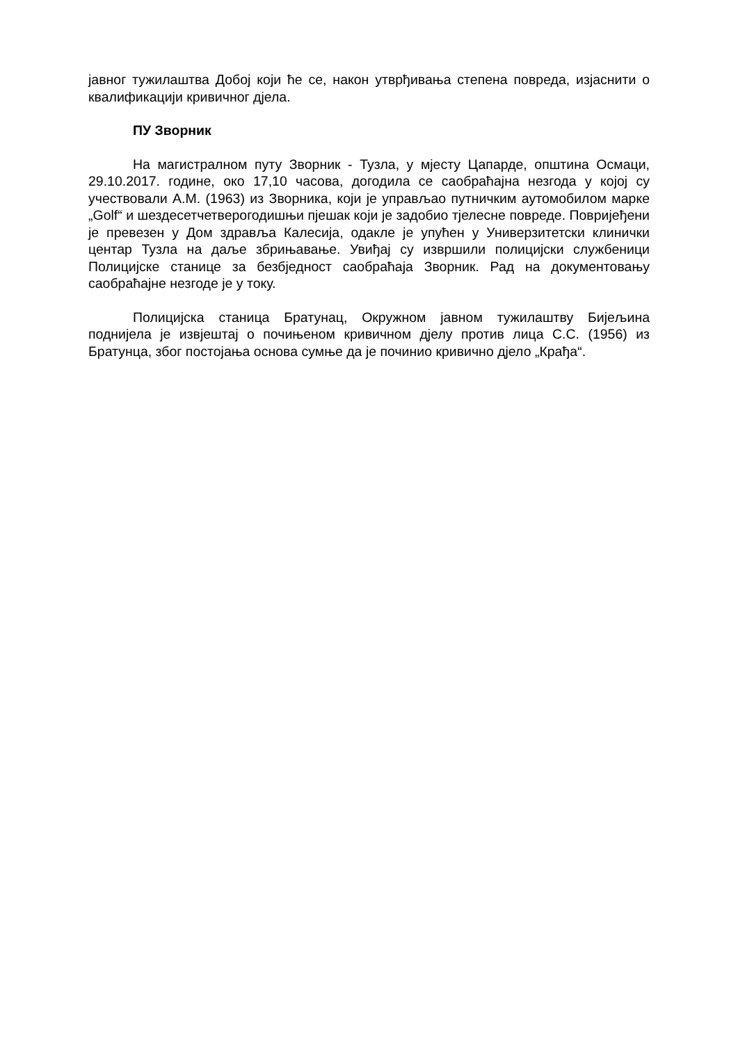јавног тужилаштва Добој који ће се, након утврђивања степена повреда, изјаснити о квалификацији кривичног дјела.
ПУ Зворник
На магистралном путу Зворник - Тузла, у мјесту Цапарде, општина Осмаци, 29.10.2017. године, око 17,10 часова, догодила се саобраћајна незгода у којој су учествовали А.М. (1963) из Зворника, који је управљао путничким аутомобилом марке „Golf“ и шездесетчетверогодишњи пјешак који је задобио тјелесне повреде. Повријеђени је превезен у Дом здравља Калесија, одакле је упућен у Универзитетски клинички центар Тузла на даље збрињавање. Увиђај су извршили полицијски службеници Полицијске станице за безбједност саобраћаја Зворник. Рад на документовању саобраћајне незгоде је у току.
Полицијска станица Братунац, Окружном јавном тужилаштву Бијељина поднијела је извјештај о почињеном кривичном дјелу против лица С.С. (1956) из Братунца, због постојања основа сумње да је починио кривично дјело „Крађа“.